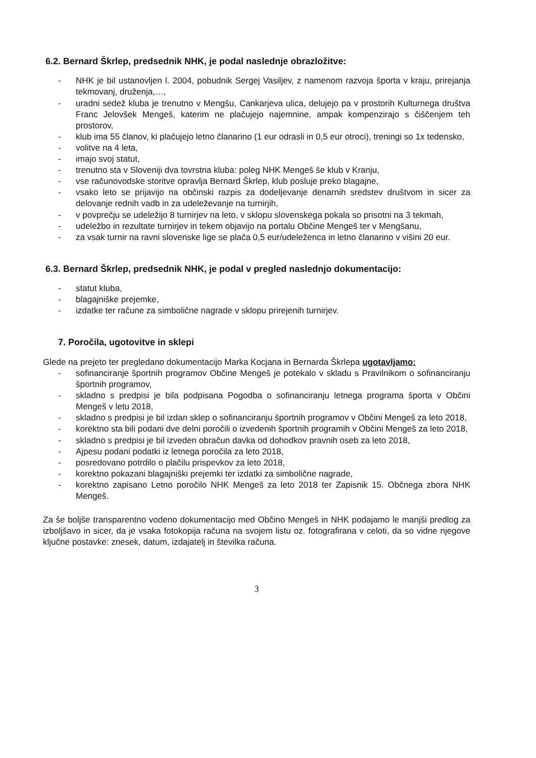6.2. Bernard Škrlep, predsednik NHK, je podal naslednje obrazložitve:
- NHK je bil ustanovljen l. 2004, pobudnik Sergej Vasiljev, z namenom razvoja športa v kraju, prirejanja tekmovanj, druženja,…,
- uradni sedež kluba je trenutno v Mengšu, Cankarjeva ulica, delujejo pa v prostorih Kulturnega društva Franc Jelovšek Mengeš, katerim ne plačujejo najemnine, ampak kompenzirajo s čiščenjem teh prostorov,
- klub ima 55 članov, ki plačujejo letno članarino (1 eur odrasli in 0,5 eur otroci), treningi so 1x tedensko,
- volitve na 4 leta,
- imajo svoj statut,
- trenutno sta v Sloveniji dva tovrstna kluba: poleg NHK Mengeš še klub v Kranju,
- vse računovodske storitve opravlja Bernard Škrlep, klub posluje preko blagajne,
- vsako leto se prijavijo na občinski razpis za dodeljevanje denarnih sredstev društvom in sicer za delovanje rednih vadb in za udeleževanje na turnirjih,
- v povprečju se udeležijo 8 turnirjev na leto, v sklopu slovenskega pokala so prisotni na 3 tekmah,
- udeležbo in rezultate turnirjev in tekem objavijo na portalu Občine Mengeš ter v Mengšanu,
- za vsak turnir na ravni slovenske lige se plača 0,5 eur/udeleženca in letno članarino v višini 20 eur.
6.3. Bernard Škrlep, predsednik NHK, je podal v pregled naslednjo dokumentacijo:
- statut kluba,
- blagajniške prejemke,
- izdatke ter račune za simbolične nagrade v sklopu prirejenih turnirjev.
7. Poročila, ugotovitve in sklepi
Glede na prejeto ter pregledano dokumentacijo Marka Kocjana in Bernarda Škrlepa ugotavljamo:
- sofinanciranje športnih programov Občine Mengeš je potekalo v skladu s Pravilnikom o sofinanciranju športnih programov,
- skladno s predpisi je bila podpisana Pogodba o sofinanciranju letnega programa športa v Občini Mengeš v letu 2018,
- skladno s predpisi je bil izdan sklep o sofinanciranju športnih programov v Občini Mengeš za leto 2018,
- korektno sta bili podani dve delni poročili o izvedenih športnih programih v Občini Mengeš za leto 2018,
- skladno s predpisi je bil izveden obračun davka od dohodkov pravnih oseb za leto 2018,
- Ajpesu podani podatki iz letnega poročila za leto 2018,
- posredovano potrdilo o plačilu prispevkov za leto 2018,
- korektno pokazani blagajniški prejemki ter izdatki za simbolične nagrade,
- korektno zapisano Letno poročilo NHK Mengeš za leto 2018 ter Zapisnik 15. Občnega zbora NHK Mengeš.
Za še boljše transparentno vodeno dokumentacijo med Občino Mengeš in NHK podajamo le manjši predlog za izboljšavo in sicer, da je vsaka fotokopija računa na svojem listu oz. fotografirana v celoti, da so vidne njegove ključne postavke: znesek, datum, izdajatelj in številka računa.
3